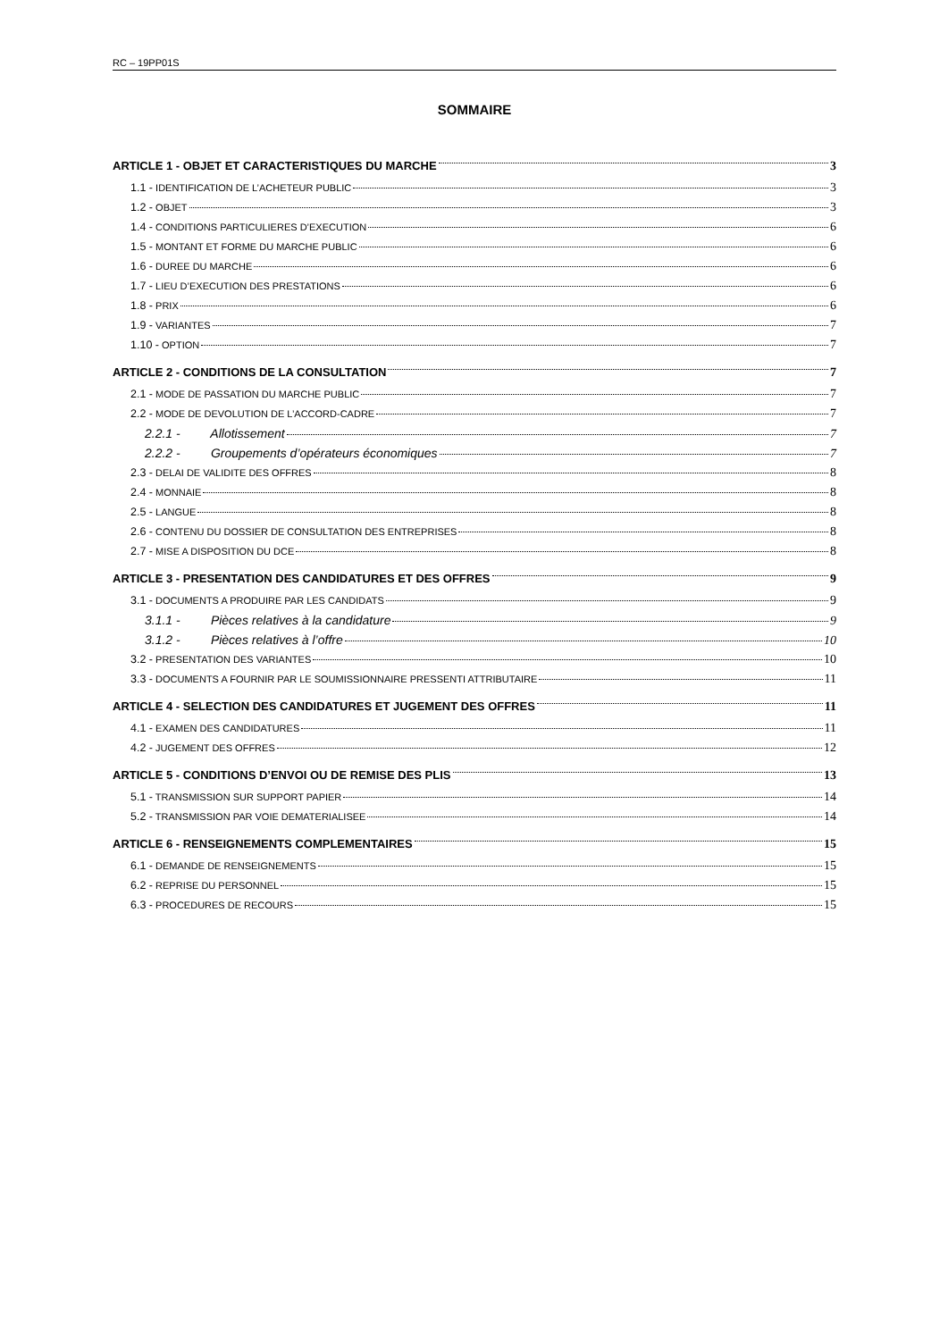RC – 19PP01S
SOMMAIRE
ARTICLE 1 - OBJET ET CARACTERISTIQUES DU MARCHE 3
1.1 - IDENTIFICATION DE L’ACHETEUR PUBLIC 3
1.2 - OBJET 3
1.4 - CONDITIONS PARTICULIERES D’EXECUTION 6
1.5 - MONTANT ET FORME DU MARCHE PUBLIC 6
1.6 - DUREE DU MARCHE 6
1.7 - LIEU D’EXECUTION DES PRESTATIONS 6
1.8 - PRIX 6
1.9 - VARIANTES 7
1.10 - OPTION 7
ARTICLE 2 - CONDITIONS DE LA CONSULTATION 7
2.1 - MODE DE PASSATION DU MARCHE PUBLIC 7
2.2 - MODE DE DEVOLUTION DE L’ACCORD-CADRE 7
2.2.1 - Allotissement 7
2.2.2 - Groupements d’opérateurs économiques 7
2.3 - DELAI DE VALIDITE DES OFFRES 8
2.4 - MONNAIE 8
2.5 - LANGUE 8
2.6 - CONTENU DU DOSSIER DE CONSULTATION DES ENTREPRISES 8
2.7 - MISE A DISPOSITION DU DCE 8
ARTICLE 3 - PRESENTATION DES CANDIDATURES ET DES OFFRES 9
3.1 - DOCUMENTS A PRODUIRE PAR LES CANDIDATS 9
3.1.1 - Pièces relatives à la candidature 9
3.1.2 - Pièces relatives à l’offre 10
3.2 - PRESENTATION DES VARIANTES 10
3.3 - DOCUMENTS A FOURNIR PAR LE SOUMISSIONNAIRE PRESSENTI ATTRIBUTAIRE 11
ARTICLE 4 - SELECTION DES CANDIDATURES ET JUGEMENT DES OFFRES 11
4.1 - EXAMEN DES CANDIDATURES 11
4.2 - JUGEMENT DES OFFRES 12
ARTICLE 5 - CONDITIONS D’ENVOI OU DE REMISE DES PLIS 13
5.1 - TRANSMISSION SUR SUPPORT PAPIER 14
5.2 - TRANSMISSION PAR VOIE DEMATERIALISEE 14
ARTICLE 6 - RENSEIGNEMENTS COMPLEMENTAIRES 15
6.1 - DEMANDE DE RENSEIGNEMENTS 15
6.2 - REPRISE DU PERSONNEL 15
6.3 - PROCEDURES DE RECOURS 15